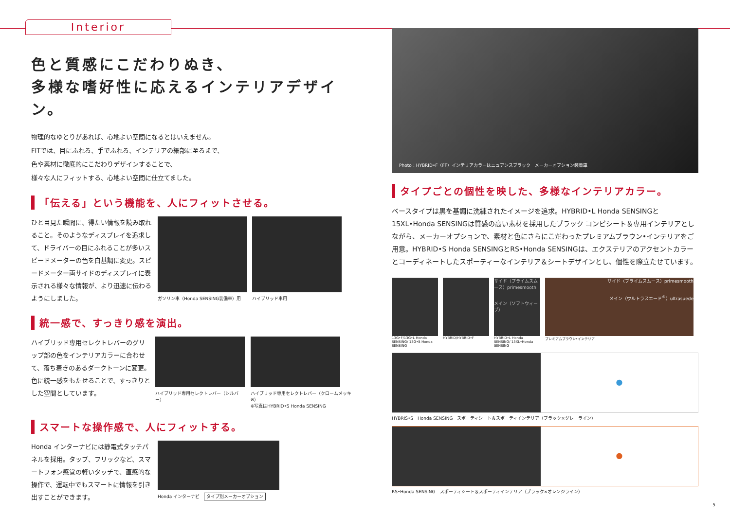Interior
色と質感にこだわりぬき、
多様な嗜好性に応えるインテリアデザイン。
物理的なゆとりがあれば、心地よい空間になるとはいえません。
FITでは、目にふれる、手でふれる、インテリアの細部に至るまで、
色や素材に徹底的にこだわりデザインすることで、
様々な人にフィットする、心地よい空間に仕立てました。
「伝える」という機能を、人にフィットさせる。
ひと目見た瞬間に、得たい情報を読み取れること。そのようなディスプレイを追求して、ドライバーの目にふれることが多いスピードメーターの色を白基調に変更。スピードメーター両サイドのディスプレイに表示される様々な情報が、より迅速に伝わるようにしました。
ガソリン車（Honda SENSING装備車）用
ハイブリッド車用
統一感で、すっきり感を演出。
ハイブリッド専用セレクトレバーのグリップ部の色をインテリアカラーに合わせて、落ち着きのあるダークトーンに変更。色に統一感をもたせることで、すっきりとした空間としています。
ハイブリッド専用セレクトレバー（シルバー）
ハイブリッド専用セレクトレバー（クロームメッキ※）
※写真はHYBRID•S Honda SENSING
スマートな操作感で、人にフィットする。
Honda インターナビには静電式タッチパネルを採用。タップ、フリックなど、スマートフォン感覚の軽いタッチで、直感的な操作で、運転中でもスマートに情報を引き出すことができます。
Honda インターナビ　タイプ別メーカーオプション
Photo：HYBRID•F（FF）インテリアカラーはニュアンスブラック　メーカーオプション装着車
タイプごとの個性を映した、多様なインテリアカラー。
ベースタイプは黒を基調に洗練されたイメージを追求。HYBRID•L Honda SENSINGと15XL•Honda SENSINGは質感の高い素材を採用したブラック コンビシート＆専用インテリアとしながら、メーカーオプションで、素材と色にさらにこだわったプレミアムブラウン•インテリアをご用意。HYBRID•S Honda SENSINGとRS•Honda SENSINGは、エクステリアのアクセントカラーとコーディネートしたスポーティーなインテリア＆シートデザインとし、個性を際立たせています。
13G•F/13G•L Honda SENSING/ 13G•S Honda SENSING
HYBRID/HYBRID•F
サイド（プライムスムース）primesmooth
メイン（ソフトウィーブ）
HYBRID•L Honda SENSING/ 15XL•Honda SENSING
サイド（プライムスムース）primesmooth
メイン（ウルトラスエード<sup>®</sup>）ultrasuede
プレミアムブラウン•インテリア
●
HYBRIS•S　Honda SENSING　スポーティシート＆スポーティインテリア（ブラック×グレーライン）
●
RS•Honda SENSING　スポーティシート＆スポーティインテリア（ブラック×オレンジライン）
5